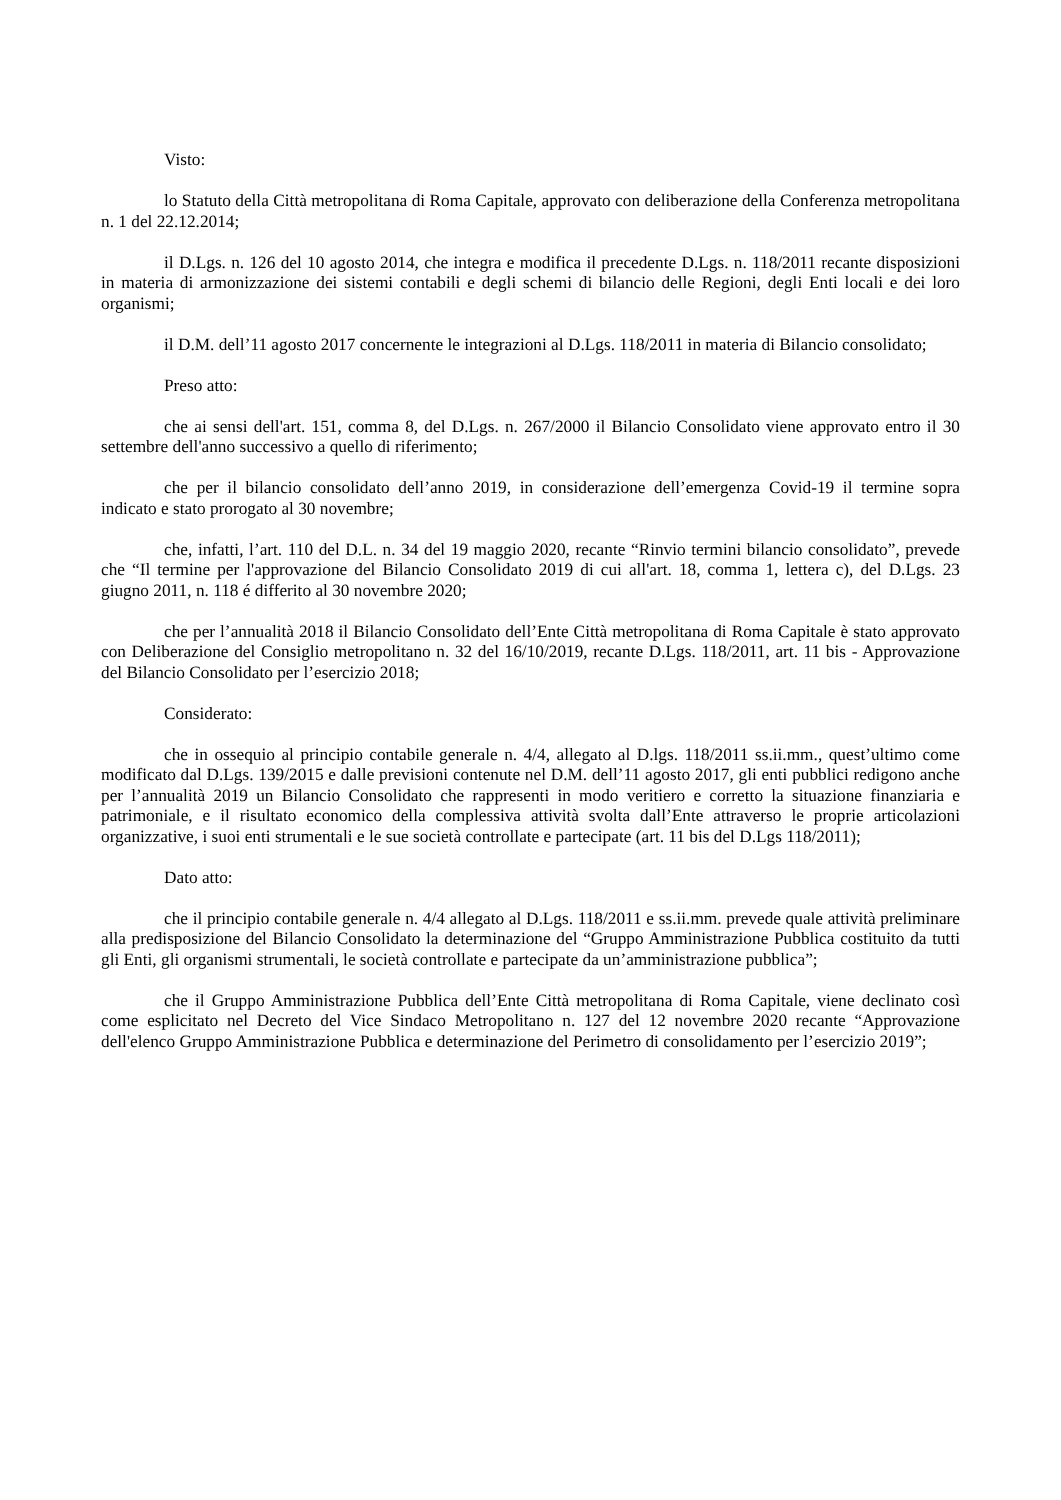Visto:
lo Statuto della Città metropolitana di Roma Capitale, approvato con deliberazione della Conferenza metropolitana n. 1 del 22.12.2014;
il D.Lgs. n. 126 del 10 agosto 2014, che integra e modifica il precedente D.Lgs. n. 118/2011 recante disposizioni in materia di armonizzazione dei sistemi contabili e degli schemi di bilancio delle Regioni, degli Enti locali e dei loro organismi;
il D.M. dell’11 agosto 2017 concernente le integrazioni al D.Lgs. 118/2011 in materia di Bilancio consolidato;
Preso atto:
che ai sensi dell'art. 151, comma 8, del D.Lgs. n. 267/2000 il Bilancio Consolidato viene approvato entro il 30 settembre dell'anno successivo a quello di riferimento;
che per il bilancio consolidato dell’anno 2019, in considerazione dell’emergenza Covid-19 il termine sopra indicato e stato prorogato al 30 novembre;
che, infatti, l’art. 110 del D.L. n. 34 del 19 maggio 2020, recante “Rinvio termini bilancio consolidato”, prevede che “Il termine per l'approvazione del Bilancio Consolidato 2019 di cui all'art. 18, comma 1, lettera c), del D.Lgs. 23 giugno 2011, n. 118 é differito al 30 novembre 2020;
che per l’annualità 2018 il Bilancio Consolidato dell’Ente Città metropolitana di Roma Capitale è stato approvato con Deliberazione del Consiglio metropolitano n. 32 del 16/10/2019, recante D.Lgs. 118/2011, art. 11 bis - Approvazione del Bilancio Consolidato per l’esercizio 2018;
Considerato:
che in ossequio al principio contabile generale n. 4/4, allegato al D.lgs. 118/2011 ss.ii.mm., quest’ultimo come modificato dal D.Lgs. 139/2015 e dalle previsioni contenute nel D.M. dell’11 agosto 2017, gli enti pubblici redigono anche per l’annualità 2019 un Bilancio Consolidato che rappresenti in modo veritiero e corretto la situazione finanziaria e patrimoniale, e il risultato economico della complessiva attività svolta dall’Ente attraverso le proprie articolazioni organizzative, i suoi enti strumentali e le sue società controllate e partecipate (art. 11 bis del D.Lgs 118/2011);
Dato atto:
che il principio contabile generale n. 4/4 allegato al D.Lgs. 118/2011 e ss.ii.mm. prevede quale attività preliminare alla predisposizione del Bilancio Consolidato la determinazione del “Gruppo Amministrazione Pubblica costituito da tutti gli Enti, gli organismi strumentali, le società controllate e partecipate da un’amministrazione pubblica”;
che il Gruppo Amministrazione Pubblica dell’Ente Città metropolitana di Roma Capitale, viene declinato così come esplicitato nel Decreto del Vice Sindaco Metropolitano n. 127 del 12 novembre 2020 recante “Approvazione dell'elenco Gruppo Amministrazione Pubblica e determinazione del Perimetro di consolidamento per l’esercizio 2019”;